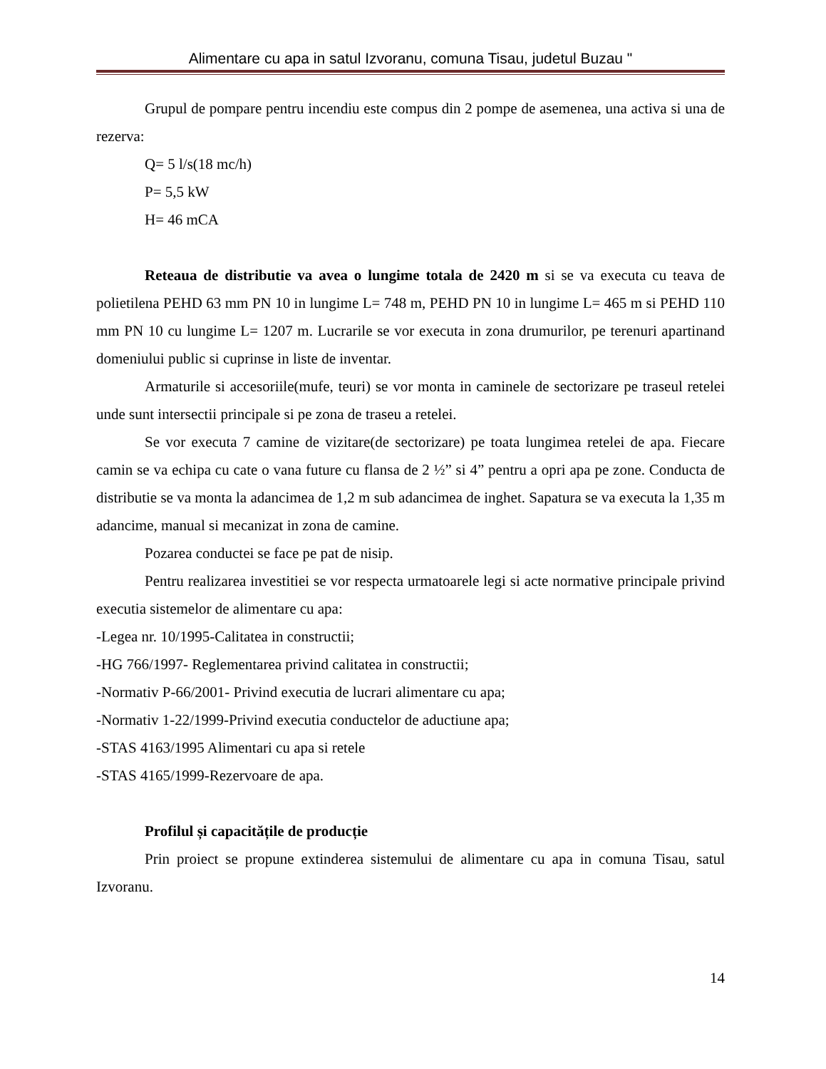Alimentare cu apa in satul Izvoranu, comuna Tisau, judetul Buzau "
Grupul de pompare pentru incendiu este compus din 2 pompe de asemenea, una activa si una de rezerva:
Q= 5 l/s(18 mc/h)
P= 5,5 kW
H= 46 mCA
Reteaua de distributie va avea o lungime totala de 2420 m si se va executa cu teava de polietilena PEHD 63 mm PN 10 in lungime L= 748 m, PEHD PN 10 in lungime L= 465 m si PEHD 110 mm PN 10 cu lungime L= 1207 m. Lucrarile se vor executa in zona drumurilor, pe terenuri apartinand domeniului public si cuprinse in liste de inventar.
Armaturile si accesoriile(mufe, teuri) se vor monta in caminele de sectorizare pe traseul retelei unde sunt intersectii principale si pe zona de traseu a retelei.
Se vor executa 7 camine de vizitare(de sectorizare) pe toata lungimea retelei de apa. Fiecare camin se va echipa cu cate o vana future cu flansa de 2 ½” si 4” pentru a opri apa pe zone. Conducta de distributie se va monta la adancimea de 1,2 m sub adancimea de inghet. Sapatura se va executa la 1,35 m adancime, manual si mecanizat in zona de camine.
Pozarea conductei se face pe pat de nisip.
Pentru realizarea investitiei se vor respecta urmatoarele legi si acte normative principale privind executia sistemelor de alimentare cu apa:
-Legea nr. 10/1995-Calitatea in constructii;
-HG 766/1997- Reglementarea privind calitatea in constructii;
-Normativ P-66/2001- Privind executia de lucrari alimentare cu apa;
-Normativ 1-22/1999-Privind executia conductelor de aductiune apa;
-STAS 4163/1995 Alimentari cu apa si retele
-STAS 4165/1999-Rezervoare de apa.
Profilul și capacitățile de producție
Prin proiect se propune extinderea sistemului de alimentare cu apa in comuna Tisau, satul Izvoranu.
14